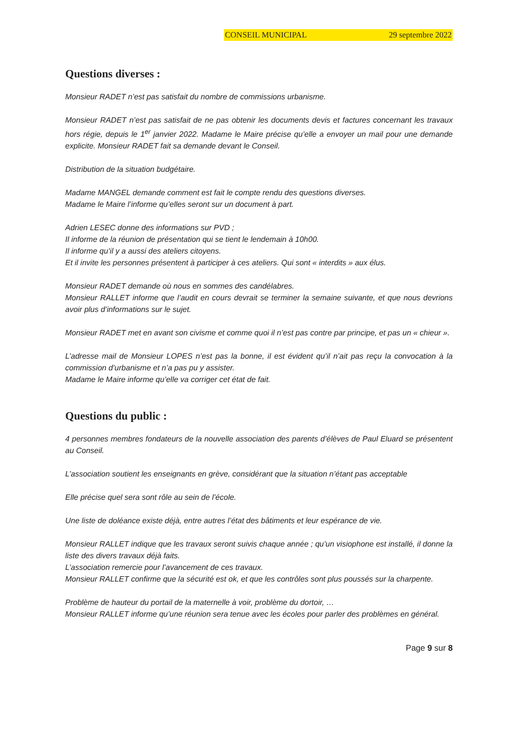CONSEIL MUNICIPAL 29 septembre 2022
Questions diverses :
Monsieur RADET n’est pas satisfait du nombre de commissions urbanisme.
Monsieur RADET n’est pas satisfait de ne pas obtenir les documents devis et factures concernant les travaux hors régie, depuis le 1<sup>er</sup> janvier 2022. Madame le Maire précise qu’elle a envoyer un mail pour une demande explicite. Monsieur RADET fait sa demande devant le Conseil.
Distribution de la situation budgétaire.
Madame MANGEL demande comment est fait le compte rendu des questions diverses.
Madame le Maire l’informe qu’elles seront sur un document à part.
Adrien LESEC donne des informations sur PVD ;
Il informe de la réunion de présentation qui se tient le lendemain à 10h00.
Il informe qu’il y a aussi des ateliers citoyens.
Et il invite les personnes présentent à participer à ces ateliers. Qui sont « interdits » aux élus.
Monsieur RADET demande où nous en sommes des candélabres.
Monsieur RALLET informe que l’audit en cours devrait se terminer la semaine suivante, et que nous devrions avoir plus d’informations sur le sujet.
Monsieur RADET met en avant son civisme et comme quoi il n’est pas contre par principe, et pas un « chieur ».
L’adresse mail de Monsieur LOPES n’est pas la bonne, il est évident qu’il n’ait pas reçu la convocation à la commission d’urbanisme et n’a pas pu y assister.
Madame le Maire informe qu’elle va corriger cet état de fait.
Questions du public :
4 personnes membres fondateurs de la nouvelle association des parents d’élèves de Paul Eluard se présentent au Conseil.
L’association soutient les enseignants en grève, considérant que la situation n’étant pas acceptable
Elle précise quel sera sont rôle au sein de l’école.
Une liste de doléance existe déjà, entre autres l’état des bâtiments et leur espérance de vie.
Monsieur RALLET indique que les travaux seront suivis chaque année ; qu’un visiophone est installé, il donne la liste des divers travaux déjà faits.
L’association remercie pour l’avancement de ces travaux.
Monsieur RALLET confirme que la sécurité est ok, et que les contrôles sont plus poussés sur la charpente.
Problème de hauteur du portail de la maternelle à voir, problème du dortoir, …
Monsieur RALLET informe qu’une réunion sera tenue avec les écoles pour parler des problèmes en général.
Page 9 sur 8